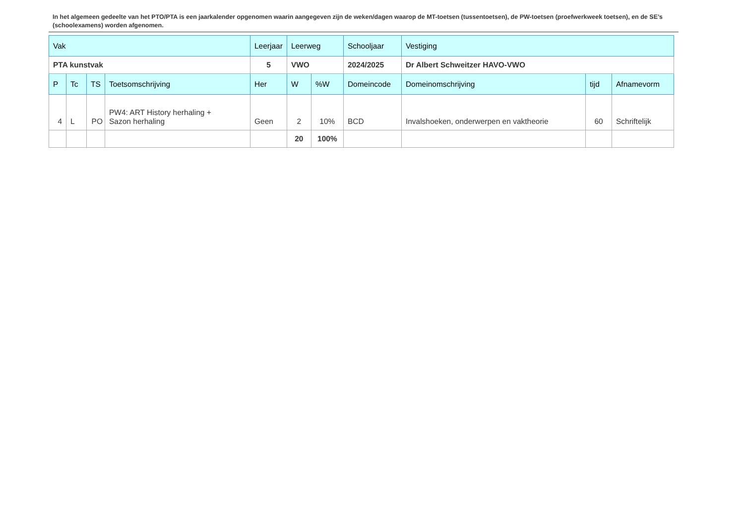In het algemeen gedeelte van het PTO/PTA is een jaarkalender opgenomen waarin aangegeven zijn de weken/dagen waarop de MT-toetsen (tussentoetsen), de PW-toetsen (proefwerkweek toetsen), en de SE’s (schoolexamens) worden afgenomen.
| Vak | | | | Leerjaar | Leerweg | | Schooljaar | Vestiging | | |
| PTA kunstvak | | | | 5 | VWO | | 2024/2025 | Dr Albert Schweitzer HAVO-VWO | | |
| P | Tc | TS | Toetsomschrijving | Her | W | %W | Domeincode | Domeinomschrijving | tijd | Afnamevorm |
| 4 | L | PO | PW4: ART History herhaling + Sazon herhaling | Geen | 2 | 10% | BCD | Invalshoeken, onderwerpen en vaktheorie | 60 | Schriftelijk |
| | | | | | 20 | 100% | | | | |